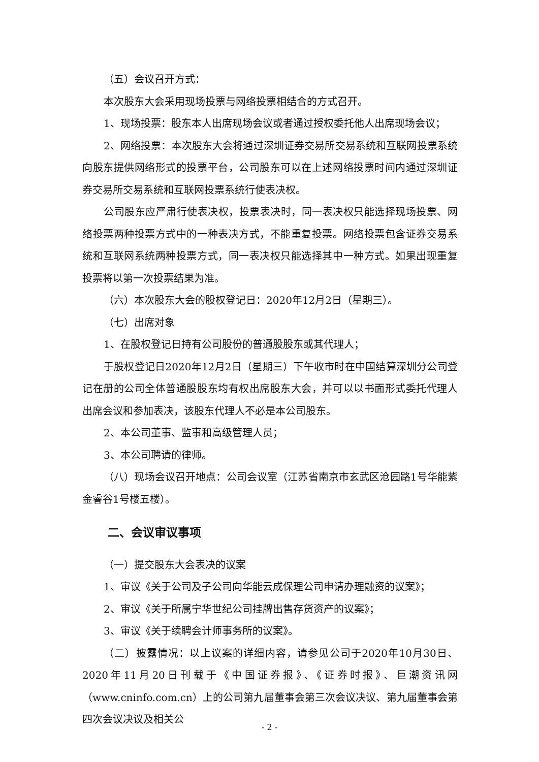（五）会议召开方式：
本次股东大会采用现场投票与网络投票相结合的方式召开。
1、现场投票：股东本人出席现场会议或者通过授权委托他人出席现场会议；
2、网络投票：本次股东大会将通过深圳证券交易所交易系统和互联网投票系统向股东提供网络形式的投票平台，公司股东可以在上述网络投票时间内通过深圳证券交易所交易系统和互联网投票系统行使表决权。
公司股东应严肃行使表决权，投票表决时，同一表决权只能选择现场投票、网络投票两种投票方式中的一种表决方式，不能重复投票。网络投票包含证券交易系统和互联网系统两种投票方式，同一表决权只能选择其中一种方式。如果出现重复投票将以第一次投票结果为准。
（六）本次股东大会的股权登记日：2020年12月2日（星期三）。
（七）出席对象
1、在股权登记日持有公司股份的普通股股东或其代理人；
于股权登记日2020年12月2日（星期三）下午收市时在中国结算深圳分公司登记在册的公司全体普通股股东均有权出席股东大会，并可以以书面形式委托代理人出席会议和参加表决，该股东代理人不必是本公司股东。
2、本公司董事、监事和高级管理人员；
3、本公司聘请的律师。
（八）现场会议召开地点：公司会议室（江苏省南京市玄武区沧园路1号华能紫金睿谷1号楼五楼）。
二、会议审议事项
（一）提交股东大会表决的议案
1、审议《关于公司及子公司向华能云成保理公司申请办理融资的议案》；
2、审议《关于所属宁华世纪公司挂牌出售存货资产的议案》；
3、审议《关于续聘会计师事务所的议案》。
（二）披露情况：以上议案的详细内容，请参见公司于2020年10月30日、2020年11月20日刊载于《中国证券报》、《证券时报》、巨潮资讯网（www.cninfo.com.cn）上的公司第九届董事会第三次会议决议、第九届董事会第四次会议决议及相关公
- 2 -